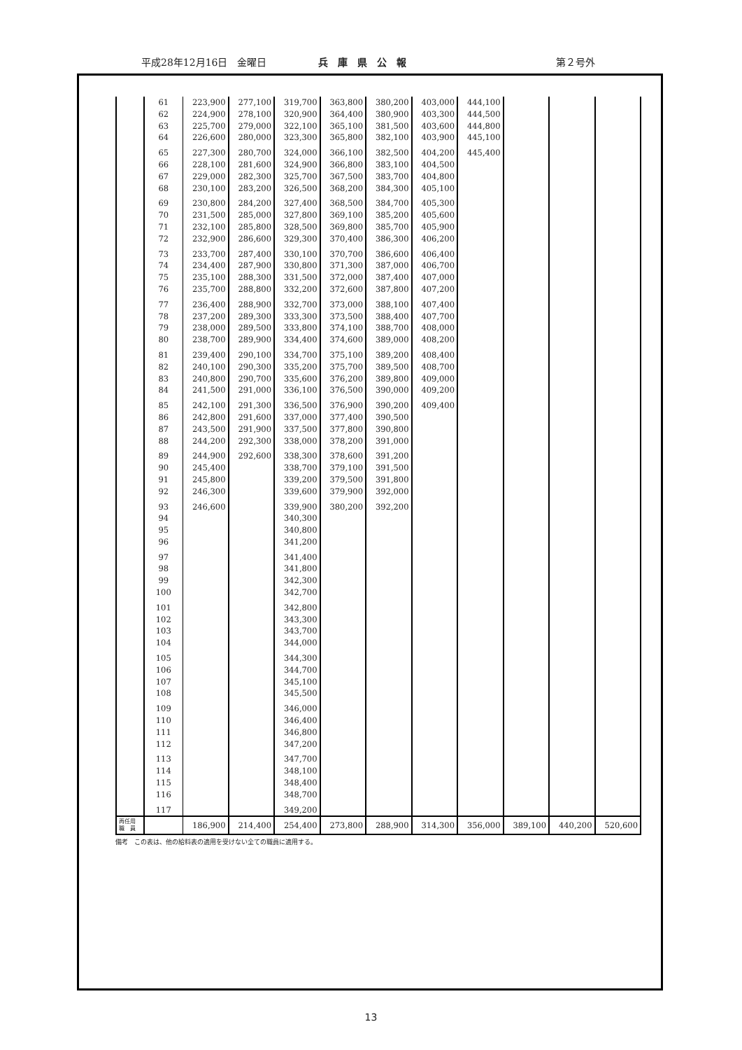平成28年12月16日　金曜日 兵　庫　県　公　報 第２号外
| | 61 | 223,900 | 277,100 | 319,700 | 363,800 | 380,200 | 403,000 | 444,100 | | | |
| | 62 | 224,900 | 278,100 | 320,900 | 364,400 | 380,900 | 403,300 | 444,500 | | | |
| | 63 | 225,700 | 279,000 | 322,100 | 365,100 | 381,500 | 403,600 | 444,800 | | | |
| | 64 | 226,600 | 280,000 | 323,300 | 365,800 | 382,100 | 403,900 | 445,100 | | | |
| | 65 | 227,300 | 280,700 | 324,000 | 366,100 | 382,500 | 404,200 | 445,400 | | | |
| | 66 | 228,100 | 281,600 | 324,900 | 366,800 | 383,100 | 404,500 | | | | |
| | 67 | 229,000 | 282,300 | 325,700 | 367,500 | 383,700 | 404,800 | | | | |
| | 68 | 230,100 | 283,200 | 326,500 | 368,200 | 384,300 | 405,100 | | | | |
| | 69 | 230,800 | 284,200 | 327,400 | 368,500 | 384,700 | 405,300 | | | | |
| | 70 | 231,500 | 285,000 | 327,800 | 369,100 | 385,200 | 405,600 | | | | |
| | 71 | 232,100 | 285,800 | 328,500 | 369,800 | 385,700 | 405,900 | | | | |
| | 72 | 232,900 | 286,600 | 329,300 | 370,400 | 386,300 | 406,200 | | | | |
| | 73 | 233,700 | 287,400 | 330,100 | 370,700 | 386,600 | 406,400 | | | | |
| | 74 | 234,400 | 287,900 | 330,800 | 371,300 | 387,000 | 406,700 | | | | |
| | 75 | 235,100 | 288,300 | 331,500 | 372,000 | 387,400 | 407,000 | | | | |
| | 76 | 235,700 | 288,800 | 332,200 | 372,600 | 387,800 | 407,200 | | | | |
| | 77 | 236,400 | 288,900 | 332,700 | 373,000 | 388,100 | 407,400 | | | | |
| | 78 | 237,200 | 289,300 | 333,300 | 373,500 | 388,400 | 407,700 | | | | |
| | 79 | 238,000 | 289,500 | 333,800 | 374,100 | 388,700 | 408,000 | | | | |
| | 80 | 238,700 | 289,900 | 334,400 | 374,600 | 389,000 | 408,200 | | | | |
| | 81 | 239,400 | 290,100 | 334,700 | 375,100 | 389,200 | 408,400 | | | | |
| | 82 | 240,100 | 290,300 | 335,200 | 375,700 | 389,500 | 408,700 | | | | |
| | 83 | 240,800 | 290,700 | 335,600 | 376,200 | 389,800 | 409,000 | | | | |
| | 84 | 241,500 | 291,000 | 336,100 | 376,500 | 390,000 | 409,200 | | | | |
| | 85 | 242,100 | 291,300 | 336,500 | 376,900 | 390,200 | 409,400 | | | | |
| | 86 | 242,800 | 291,600 | 337,000 | 377,400 | 390,500 | | | | | |
| | 87 | 243,500 | 291,900 | 337,500 | 377,800 | 390,800 | | | | | |
| | 88 | 244,200 | 292,300 | 338,000 | 378,200 | 391,000 | | | | | |
| | 89 | 244,900 | 292,600 | 338,300 | 378,600 | 391,200 | | | | | |
| | 90 | 245,400 | | 338,700 | 379,100 | 391,500 | | | | | |
| | 91 | 245,800 | | 339,200 | 379,500 | 391,800 | | | | | |
| | 92 | 246,300 | | 339,600 | 379,900 | 392,000 | | | | | |
| | 93 | 246,600 | | 339,900 | 380,200 | 392,200 | | | | | |
| | 94 | | | 340,300 | | | | | | | |
| | 95 | | | 340,800 | | | | | | | |
| | 96 | | | 341,200 | | | | | | | |
| | 97 | | | 341,400 | | | | | | | |
| | 98 | | | 341,800 | | | | | | | |
| | 99 | | | 342,300 | | | | | | | |
| | 100 | | | 342,700 | | | | | | | |
| | 101 | | | 342,800 | | | | | | | |
| | 102 | | | 343,300 | | | | | | | |
| | 103 | | | 343,700 | | | | | | | |
| | 104 | | | 344,000 | | | | | | | |
| | 105 | | | 344,300 | | | | | | | |
| | 106 | | | 344,700 | | | | | | | |
| | 107 | | | 345,100 | | | | | | | |
| | 108 | | | 345,500 | | | | | | | |
| | 109 | | | 346,000 | | | | | | | |
| | 110 | | | 346,400 | | | | | | | |
| | 111 | | | 346,800 | | | | | | | |
| | 112 | | | 347,200 | | | | | | | |
| | 113 | | | 347,700 | | | | | | | |
| | 114 | | | 348,100 | | | | | | | |
| | 115 | | | 348,400 | | | | | | | |
| | 116 | | | 348,700 | | | | | | | |
| | 117 | | | 349,200 | | | | | | | |
| 再任用 職 員 | | 186,900 | 214,400 | 254,400 | 273,800 | 288,900 | 314,300 | 356,000 | 389,100 | 440,200 | 520,600 |
備考　この表は、他の給料表の適用を受けない全ての職員に適用する。
13